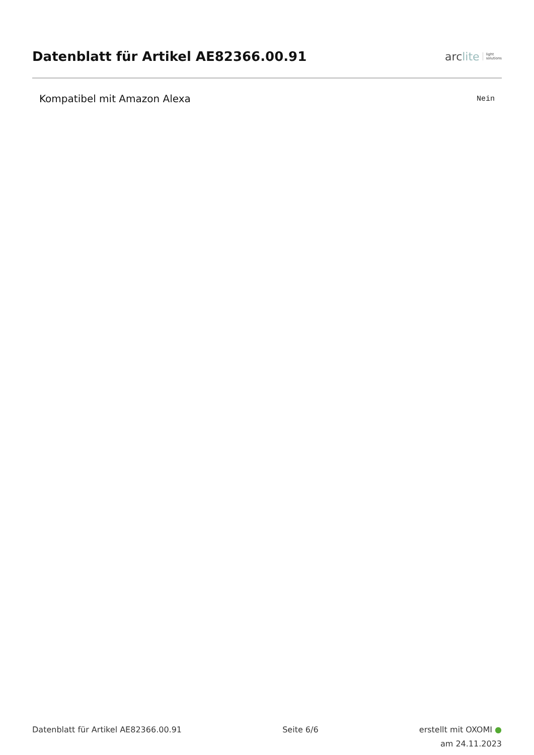Datenblatt für Artikel AE82366.00.91
arc lite light
solutions
| Kompatibel mit Amazon Alexa | Nein |
Datenblatt für Artikel AE82366.00.91 Seite 6/6
erstellt mit OXOMI ●
am 24.11.2023